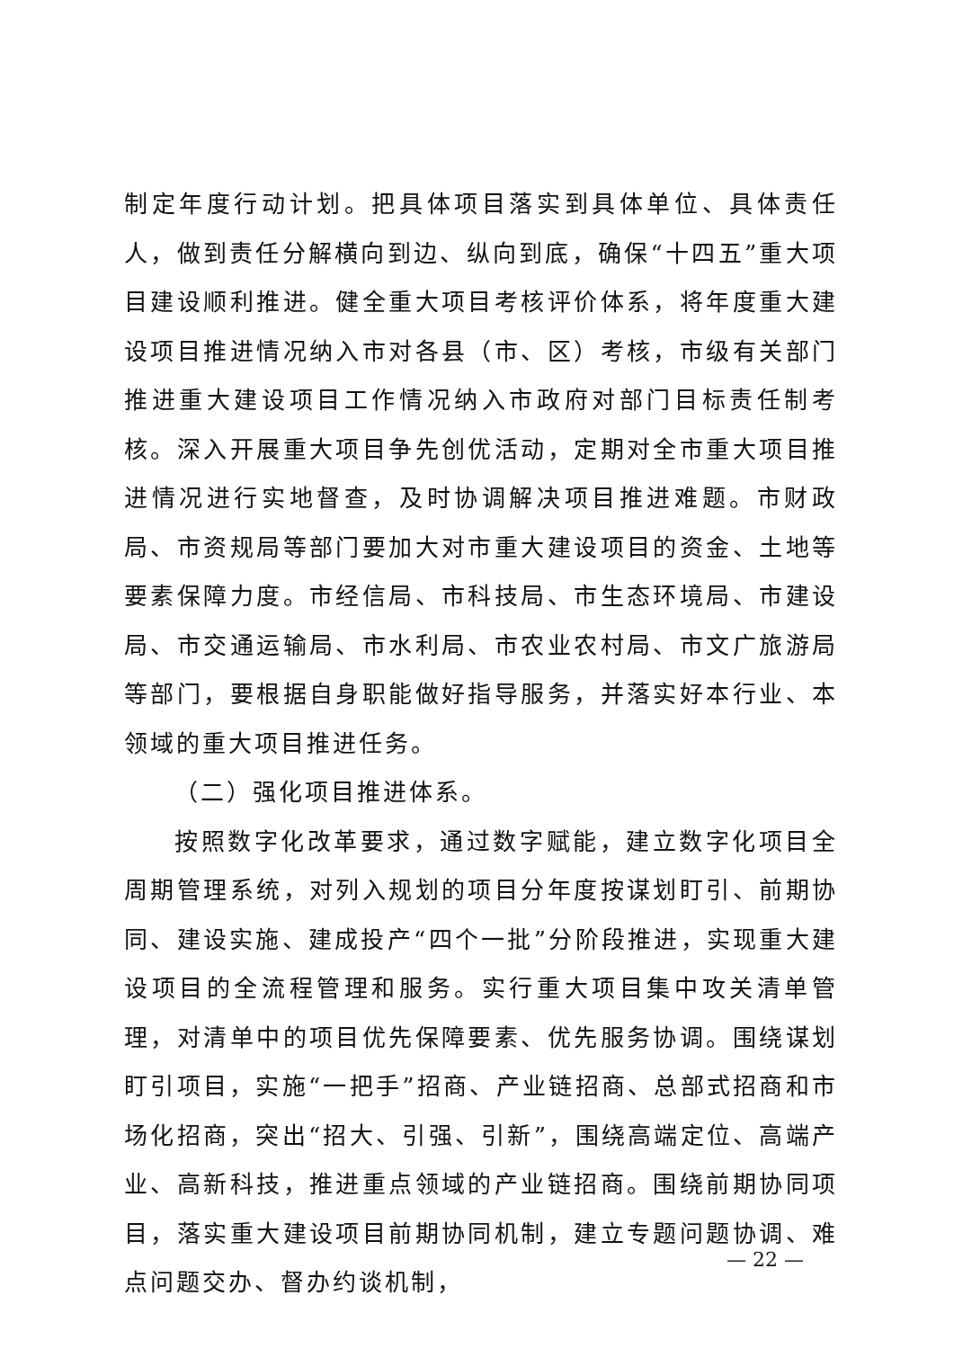制定年度行动计划。把具体项目落实到具体单位、具体责任人，做到责任分解横向到边、纵向到底，确保“十四五”重大项目建设顺利推进。健全重大项目考核评价体系，将年度重大建设项目推进情况纳入市对各县（市、区）考核，市级有关部门推进重大建设项目工作情况纳入市政府对部门目标责任制考核。深入开展重大项目争先创优活动，定期对全市重大项目推进情况进行实地督查，及时协调解决项目推进难题。市财政局、市资规局等部门要加大对市重大建设项目的资金、土地等要素保障力度。市经信局、市科技局、市生态环境局、市建设局、市交通运输局、市水利局、市农业农村局、市文广旅游局等部门，要根据自身职能做好指导服务，并落实好本行业、本领域的重大项目推进任务。
（二）强化项目推进体系。
按照数字化改革要求，通过数字赋能，建立数字化项目全周期管理系统，对列入规划的项目分年度按谋划盯引、前期协同、建设实施、建成投产“四个一批”分阶段推进，实现重大建设项目的全流程管理和服务。实行重大项目集中攻关清单管理，对清单中的项目优先保障要素、优先服务协调。围绕谋划盯引项目，实施“一把手”招商、产业链招商、总部式招商和市场化招商，突出“招大、引强、引新”，围绕高端定位、高端产业、高新科技，推进重点领域的产业链招商。围绕前期协同项目，落实重大建设项目前期协同机制，建立专题问题协调、难点问题交办、督办约谈机制，
— 22 —